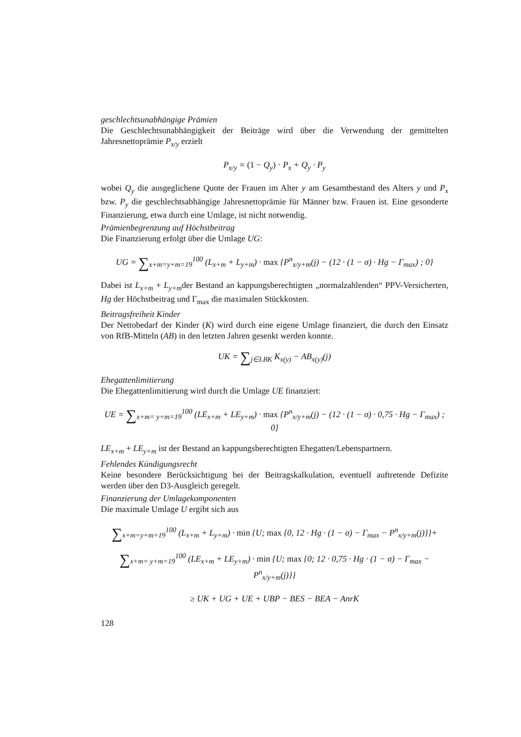geschlechtsunabhängige Prämien
Die Geschlechtsunabhängigkeit der Beiträge wird über die Verwendung der gemittelten Jahresnettoprämie P<sub>x/y</sub> erzielt
P<sub>x/y</sub> = (1 − Q<sub>y</sub>) · P<sub>x</sub> + Q<sub>y</sub> · P<sub>y</sub>
wobei Q<sub>y</sub> die ausgeglichene Quote der Frauen im Alter y am Gesamtbestand des Alters y und P<sub>x</sub> bzw. P<sub>y</sub> die geschlechtsabhängige Jahresnettoprämie für Männer bzw. Frauen ist. Eine gesonderte Finanzierung, etwa durch eine Umlage, ist nicht notwendig.
Prämienbegrenzung auf Höchstbeitrag
Die Finanzierung erfolgt über die Umlage UG:
UG = ∑<sub>x+m=y+m=19</sub><sup>100</sup> (L<sub>x+m</sub> + L<sub>y+m</sub>) · max {P<sup>n</sup><sub>x/y+m</sub>(j) − (12 · (1 − σ) · Hg − Γ<sub>max</sub>) ; 0}
Dabei ist L<sub>x+m</sub> + L<sub>y+m</sub>der Bestand an kappungsberechtigten „normalzahlenden“ PPV-Versicherten, Hg der Höchstbeitrag und Γ<sub>max</sub> die maximalen Stückkosten.
Beitragsfreiheit Kinder
Der Nettobedarf der Kinder (K) wird durch eine eigene Umlage finanziert, die durch den Einsatz von RfB-Mitteln (AB) in den letzten Jahren gesenkt werden konnte.
UK = ∑<sub>j∈LBK</sub> K<sub>x(y)</sub> − AB<sub>x(y)</sub>(j)
Ehegattenlimitierung
Die Ehegattenlimitierung wird durch die Umlage UE finanziert:
UE = ∑<sub>x+m= y+m=19</sub><sup>100</sup> (LE<sub>x+m</sub> + LE<sub>y+m</sub>) · max {P<sup>n</sup><sub>x/y+m</sub>(j) − (12 · (1 − σ) · 0,75 · Hg − Γ<sub>max</sub>) ; 0}
LE<sub>x+m</sub> + LE<sub>y+m</sub> ist der Bestand an kappungsberechtigten Ehegatten/Lebenspartnern.
Fehlendes Kündigungsrecht
Keine besondere Berücksichtigung bei der Beitragskalkulation, eventuell auftretende Defizite werden über den D3-Ausgleich geregelt.
Finanzierung der Umlagekomponenten
Die maximale Umlage U ergibt sich aus
∑<sub>x+m=y+m=19</sub><sup>100</sup> (L<sub>x+m</sub> + L<sub>y+m</sub>) · min {U; max {0, 12 · Hg · (1 − σ) − Γ<sub>max</sub> − P<sup>n</sup><sub>x/y+m</sub>(j)}}+
∑<sub>x+m= y+m=19</sub><sup>100</sup> (LE<sub>x+m</sub> + LE<sub>y+m</sub>) · min {U; max {0; 12 · 0,75 · Hg · (1 − σ) − Γ<sub>max</sub> − P<sup>n</sup><sub>x/y+m</sub>(j)}}
≥ UK + UG + UE + UBP − BES − BEA − AnrK
128